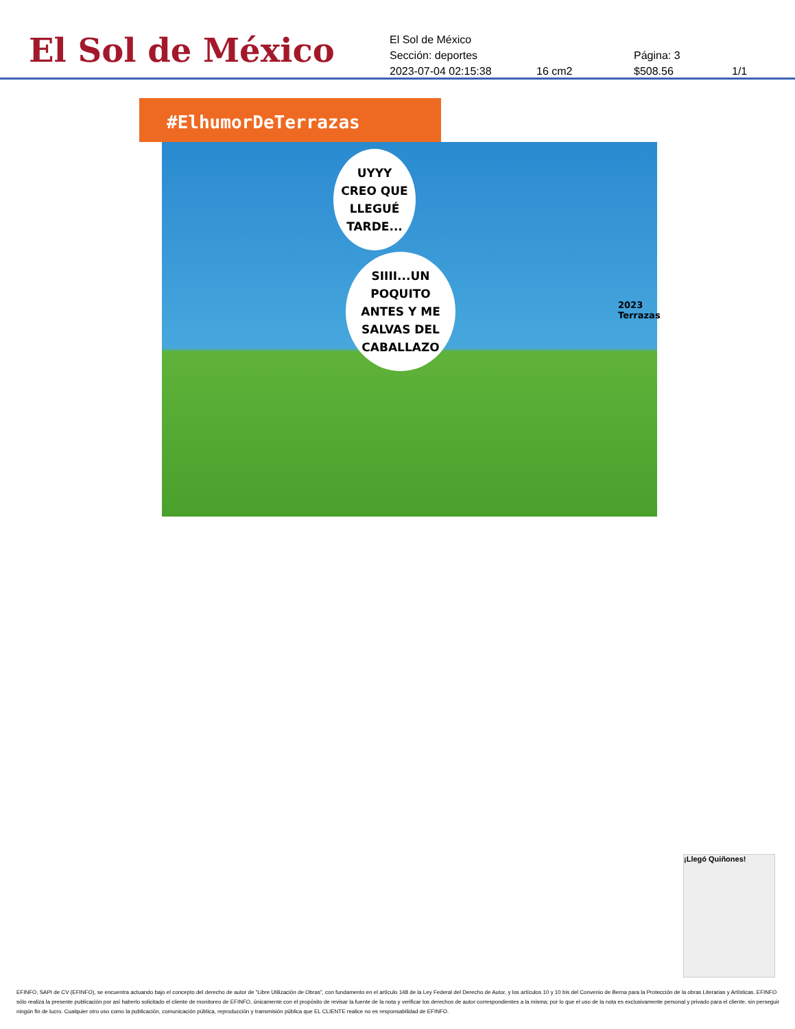El Sol de México
El Sol de México
Sección: deportes Página: 3
2023-07-04 02:15:38 16 cm2 $508.56 1/1
#ElhumorDeTerrazas
UYYY
CREO QUE
LLEGUÉ
TARDE...
SIIII...UN
POQUITO
ANTES Y ME
SALVAS DEL
CABALLAZO
2023
Terrazas
¡Llegó Quiñones!
EFINFO, SAPI de CV (EFINFO), se encuentra actuando bajo el concepto del derecho de autor de “Libre Utilización de Obras”, con fundamento en el artículo 148 de la Ley Federal del Derecho de Autor, y los artículos 10 y 10 bis del Convenio de Berna para la Protección de la obras Literarias y Artísticas. EFINFO sólo realiza la presente publicación por así haberlo solicitado el cliente de monitoreo de EFINFO, únicamente con el propósito de revisar la fuente de la nota y verificar los derechos de autor correspondientes a la misma; por lo que el uso de la nota es exclusivamente personal y privado para el cliente, sin perseguir ningún fin de lucro. Cualquier otro uso como la publicación, comunicación pública, reproducción y transmisión pública que EL CLIENTE realice no es responsabilidad de EFINFO.